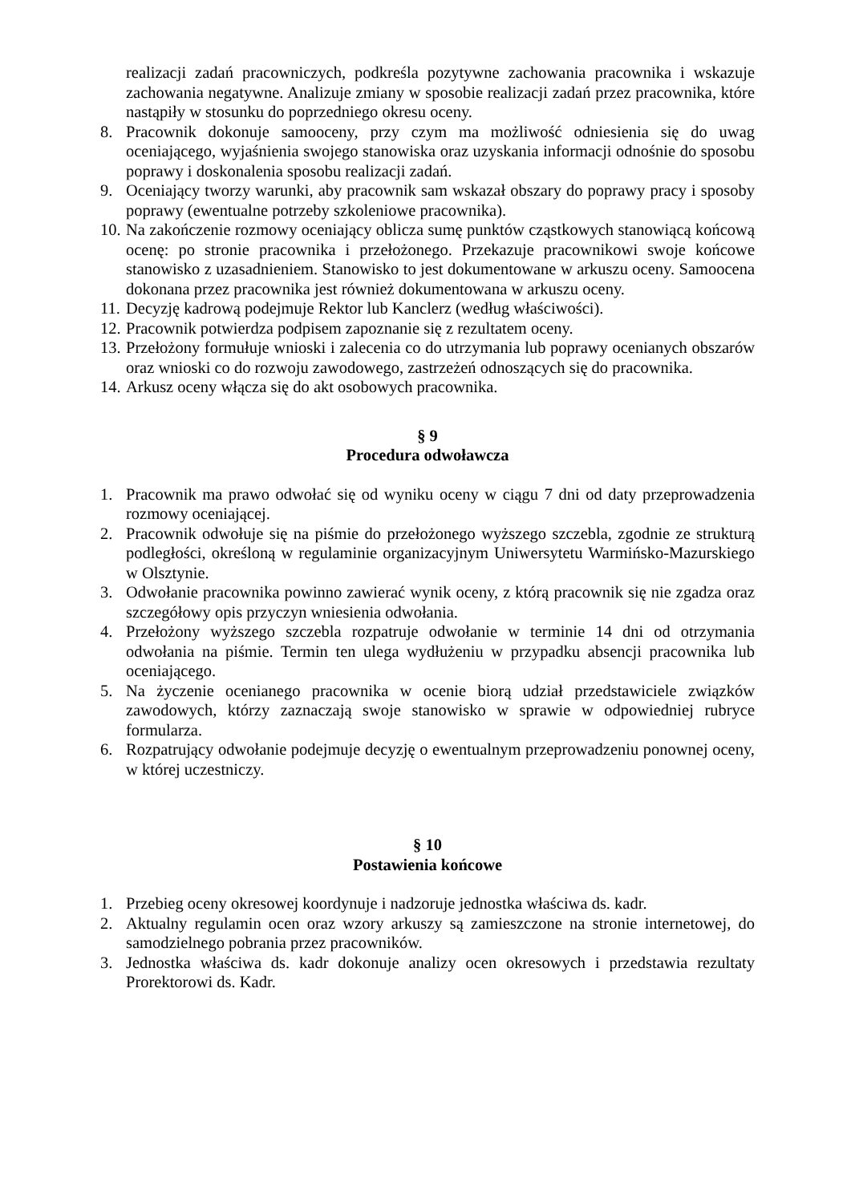realizacji zadań pracowniczych, podkreśla pozytywne zachowania pracownika i wskazuje zachowania negatywne. Analizuje zmiany w sposobie realizacji zadań przez pracownika, które nastąpiły w stosunku do poprzedniego okresu oceny.
8. Pracownik dokonuje samooceny, przy czym ma możliwość odniesienia się do uwag oceniającego, wyjaśnienia swojego stanowiska oraz uzyskania informacji odnośnie do sposobu poprawy i doskonalenia sposobu realizacji zadań.
9. Oceniający tworzy warunki, aby pracownik sam wskazał obszary do poprawy pracy i sposoby poprawy (ewentualne potrzeby szkoleniowe pracownika).
10. Na zakończenie rozmowy oceniający oblicza sumę punktów cząstkowych stanowiącą końcową ocenę: po stronie pracownika i przełożonego. Przekazuje pracownikowi swoje końcowe stanowisko z uzasadnieniem. Stanowisko to jest dokumentowane w arkuszu oceny. Samoocena dokonana przez pracownika jest również dokumentowana w arkuszu oceny.
11. Decyzję kadrową podejmuje Rektor lub Kanclerz (według właściwości).
12. Pracownik potwierdza podpisem zapoznanie się z rezultatem oceny.
13. Przełożony formułuje wnioski i zalecenia co do utrzymania lub poprawy ocenianych obszarów oraz wnioski co do rozwoju zawodowego, zastrzeżeń odnoszących się do pracownika.
14. Arkusz oceny włącza się do akt osobowych pracownika.
§ 9
Procedura odwoławcza
1. Pracownik ma prawo odwołać się od wyniku oceny w ciągu 7 dni od daty przeprowadzenia rozmowy oceniającej.
2. Pracownik odwołuje się na piśmie do przełożonego wyższego szczebla, zgodnie ze strukturą podległości, określoną w regulaminie organizacyjnym Uniwersytetu Warmińsko-Mazurskiego w Olsztynie.
3. Odwołanie pracownika powinno zawierać wynik oceny, z którą pracownik się nie zgadza oraz szczegółowy opis przyczyn wniesienia odwołania.
4. Przełożony wyższego szczebla rozpatruje odwołanie w terminie 14 dni od otrzymania odwołania na piśmie. Termin ten ulega wydłużeniu w przypadku absencji pracownika lub oceniającego.
5. Na życzenie ocenianego pracownika w ocenie biorą udział przedstawiciele związków zawodowych, którzy zaznaczają swoje stanowisko w sprawie w odpowiedniej rubryce formularza.
6. Rozpatrujący odwołanie podejmuje decyzję o ewentualnym przeprowadzeniu ponownej oceny, w której uczestniczy.
§ 10
Postawienia końcowe
1. Przebieg oceny okresowej koordynuje i nadzoruje jednostka właściwa ds. kadr.
2. Aktualny regulamin ocen oraz wzory arkuszy są zamieszczone na stronie internetowej, do samodzielnego pobrania przez pracowników.
3. Jednostka właściwa ds. kadr dokonuje analizy ocen okresowych i przedstawia rezultaty Prorektorowi ds. Kadr.